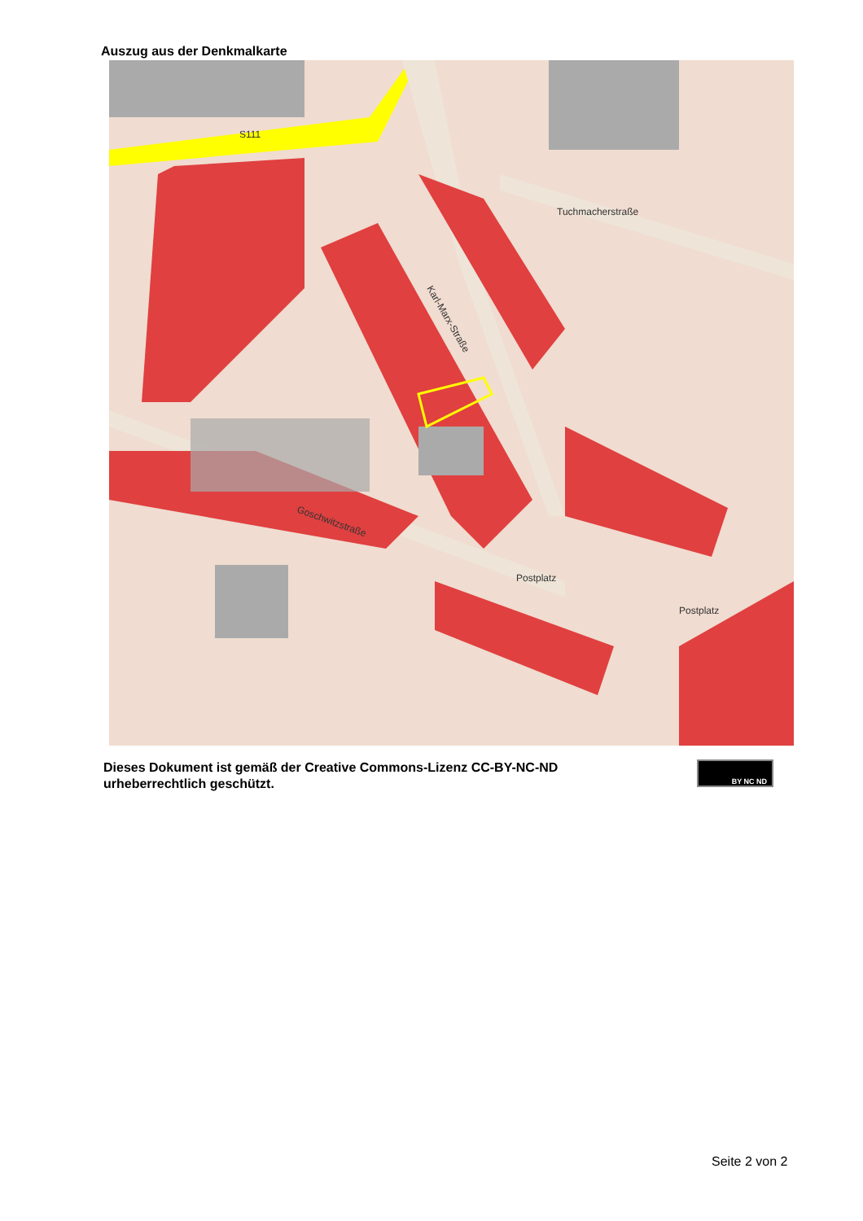Auszug aus der Denkmalkarte
S111
Tuchmacherstraße
Karl-Marx-Straße
Goschwitzstraße
Postplatz
Postplatz
Dieses Dokument ist gemäß der Creative Commons-Lizenz CC-BY-NC-ND
urheberrechtlich geschützt.
BY NC ND
Seite 2 von 2